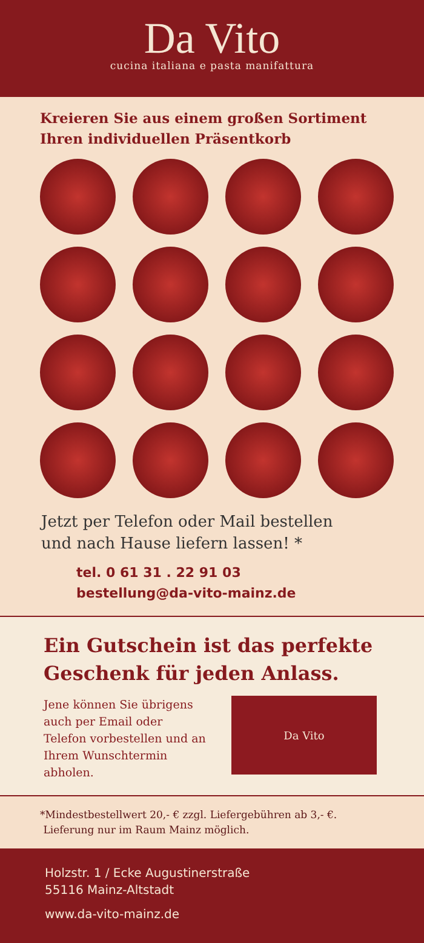Da Vito
cucina italiana e pasta manifattura
Kreieren Sie aus einem großen Sortiment Ihren individuellen Präsentkorb
Jetzt per Telefon oder Mail bestellen
und nach Hause liefern lassen! *
tel. 0 61 31 . 22 91 03
bestellung@da-vito-mainz.de
Ein Gutschein ist das perfekte Geschenk für jeden Anlass.
Jene können Sie übrigens auch per Email oder Telefon vorbestellen und an Ihrem Wunschtermin abholen.
Da Vito
*Mindestbestellwert 20,- € zzgl. Liefergebühren ab 3,- €.
Lieferung nur im Raum Mainz möglich.
Holzstr. 1 / Ecke Augustinerstraße
55116 Mainz-Altstadt
www.da-vito-mainz.de